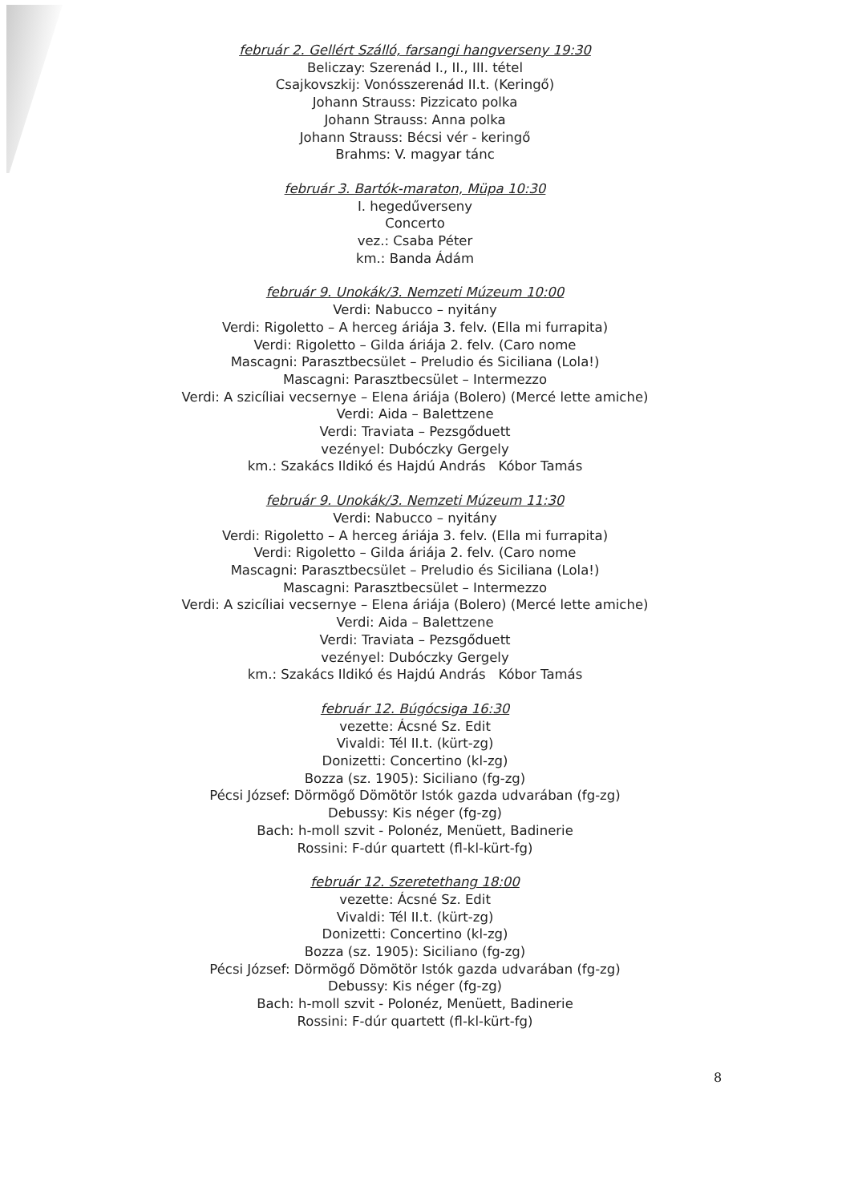február 2. Gellért Szálló, farsangi hangverseny 19:30
Beliczay: Szerenád I., II., III. tétel
Csajkovszkij: Vonósszerenád II.t. (Keringő)
Johann Strauss: Pizzicato polka
Johann Strauss: Anna polka
Johann Strauss: Bécsi vér - keringő
Brahms: V. magyar tánc
február 3. Bartók-maraton, Müpa 10:30
I. hegedűverseny
Concerto
vez.: Csaba Péter
km.: Banda Ádám
február 9. Unokák/3. Nemzeti Múzeum 10:00
Verdi: Nabucco – nyitány
Verdi: Rigoletto – A herceg áriája 3. felv. (Ella mi furrapita)
Verdi: Rigoletto – Gilda áriája 2. felv. (Caro nome
Mascagni: Parasztbecsület – Preludio és Siciliana (Lola!)
Mascagni: Parasztbecsület – Intermezzo
Verdi: A szicíliai vecsernye – Elena áriája (Bolero) (Mercé lette amiche)
Verdi: Aida – Balettzene
Verdi: Traviata – Pezsgőduett
vezényel: Dubóczky Gergely
km.: Szakács Ildikó és Hajdú András Kóbor Tamás
február 9. Unokák/3. Nemzeti Múzeum 11:30
Verdi: Nabucco – nyitány
Verdi: Rigoletto – A herceg áriája 3. felv. (Ella mi furrapita)
Verdi: Rigoletto – Gilda áriája 2. felv. (Caro nome
Mascagni: Parasztbecsület – Preludio és Siciliana (Lola!)
Mascagni: Parasztbecsület – Intermezzo
Verdi: A szicíliai vecsernye – Elena áriája (Bolero) (Mercé lette amiche)
Verdi: Aida – Balettzene
Verdi: Traviata – Pezsgőduett
vezényel: Dubóczky Gergely
km.: Szakács Ildikó és Hajdú András Kóbor Tamás
február 12. Búgócsiga 16:30
vezette: Ácsné Sz. Edit
Vivaldi: Tél II.t. (kürt-zg)
Donizetti: Concertino (kl-zg)
Bozza (sz. 1905): Siciliano (fg-zg)
Pécsi József: Dörmögő Dömötör Istók gazda udvarában (fg-zg)
Debussy: Kis néger (fg-zg)
Bach: h-moll szvit - Polonéz, Menüett, Badinerie
Rossini: F-dúr quartett (fl-kl-kürt-fg)
február 12. Szeretethang 18:00
vezette: Ácsné Sz. Edit
Vivaldi: Tél II.t. (kürt-zg)
Donizetti: Concertino (kl-zg)
Bozza (sz. 1905): Siciliano (fg-zg)
Pécsi József: Dörmögő Dömötör Istók gazda udvarában (fg-zg)
Debussy: Kis néger (fg-zg)
Bach: h-moll szvit - Polonéz, Menüett, Badinerie
Rossini: F-dúr quartett (fl-kl-kürt-fg)
8